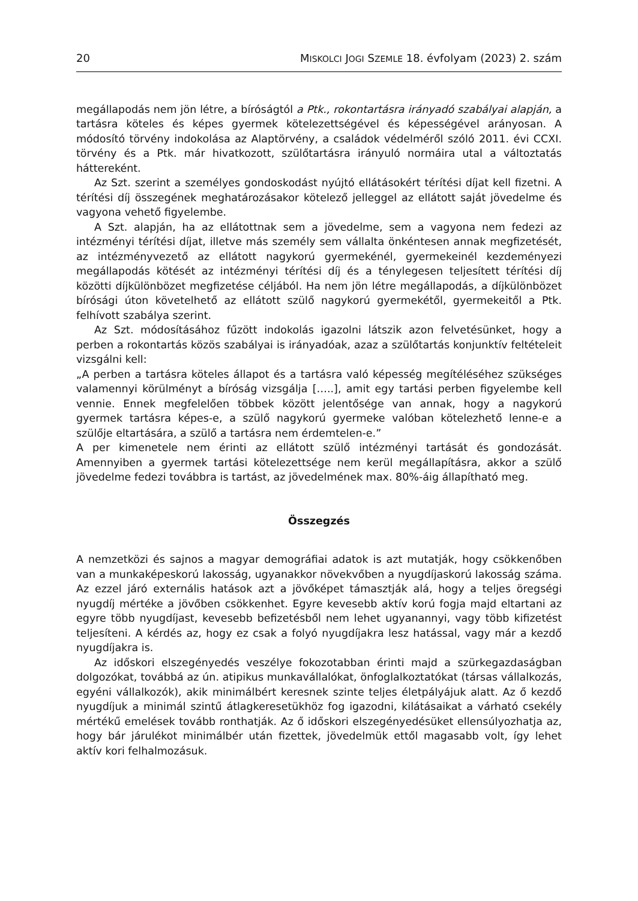20 MISKOLCI JOGI SZEMLE 18. évfolyam (2023) 2. szám
megállapodás nem jön létre, a bíróságtól a Ptk., rokontartásra irányadó szabályai alapján, a tartásra köteles és képes gyermek kötelezettségével és képességével arányosan. A módosító törvény indokolása az Alaptörvény, a családok védelméről szóló 2011. évi CCXI. törvény és a Ptk. már hivatkozott, szülőtartásra irányuló normáira utal a változtatás háttereként.
Az Szt. szerint a személyes gondoskodást nyújtó ellátásokért térítési díjat kell fizetni. A térítési díj összegének meghatározásakor kötelező jelleggel az ellátott saját jövedelme és vagyona vehető figyelembe.
A Szt. alapján, ha az ellátottnak sem a jövedelme, sem a vagyona nem fedezi az intézményi térítési díjat, illetve más személy sem vállalta önkéntesen annak megfizetését, az intézményvezető az ellátott nagykorú gyermekénél, gyermekeinél kezdeményezi megállapodás kötését az intézményi térítési díj és a ténylegesen teljesített térítési díj közötti díjkülönbözet megfizetése céljából. Ha nem jön létre megállapodás, a díjkülönbözet bírósági úton követelhető az ellátott szülő nagykorú gyermekétől, gyermekeitől a Ptk. felhívott szabálya szerint.
Az Szt. módosításához fűzött indokolás igazolni látszik azon felvetésünket, hogy a perben a rokontartás közös szabályai is irányadóak, azaz a szülőtartás konjunktív feltételeit vizsgálni kell:
„A perben a tartásra köteles állapot és a tartásra való képesség megítéléséhez szükséges valamennyi körülményt a bíróság vizsgálja […..], amit egy tartási perben figyelembe kell vennie. Ennek megfelelően többek között jelentősége van annak, hogy a nagykorú gyermek tartásra képes-e, a szülő nagykorú gyermeke valóban kötelezhető lenne-e a szülője eltartására, a szülő a tartásra nem érdemtelen-e.”
A per kimenetele nem érinti az ellátott szülő intézményi tartását és gondozását. Amennyiben a gyermek tartási kötelezettsége nem kerül megállapításra, akkor a szülő jövedelme fedezi továbbra is tartást, az jövedelmének max. 80%-áig állapítható meg.
Összegzés
A nemzetközi és sajnos a magyar demográfiai adatok is azt mutatják, hogy csökkenőben van a munkaképeskorú lakosság, ugyanakkor növekvőben a nyugdíjaskorú lakosság száma. Az ezzel járó externális hatások azt a jövőképet támasztják alá, hogy a teljes öregségi nyugdíj mértéke a jövőben csökkenhet. Egyre kevesebb aktív korú fogja majd eltartani az egyre több nyugdíjast, kevesebb befizetésből nem lehet ugyanannyi, vagy több kifizetést teljesíteni. A kérdés az, hogy ez csak a folyó nyugdíjakra lesz hatással, vagy már a kezdő nyugdíjakra is.
Az időskori elszegényedés veszélye fokozotabban érinti majd a szürkegazdaságban dolgozókat, továbbá az ún. atipikus munkavállalókat, önfoglalkoztatókat (társas vállalkozás, egyéni vállalkozók), akik minimálbért keresnek szinte teljes életpályájuk alatt. Az ő kezdő nyugdíjuk a minimál szintű átlagkeresetükhöz fog igazodni, kilátásaikat a várható csekély mértékű emelések tovább ronthatják. Az ő időskori elszegényedésüket ellensúlyozhatja az, hogy bár járulékot minimálbér után fizettek, jövedelmük ettől magasabb volt, így lehet aktív kori felhalmozásuk.